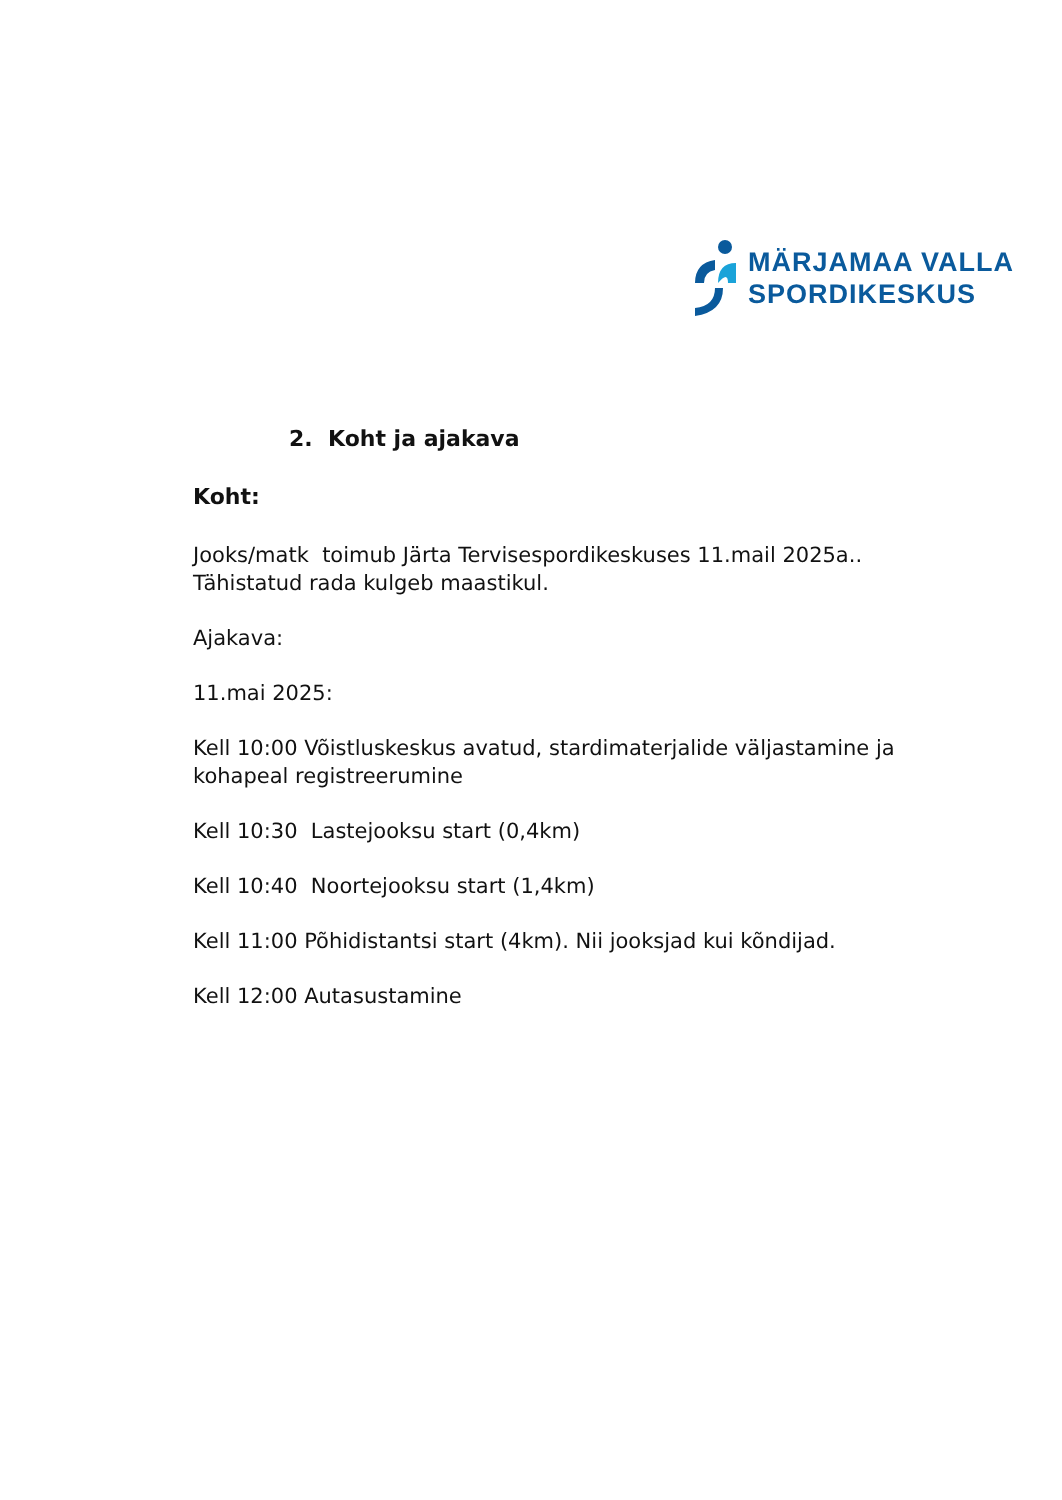MÄRJAMAA VALLA
SPORDIKESKUS
2. Koht ja ajakava
Koht:
Jooks/matk toimub Järta Tervisespordikeskuses 11.mail 2025a..
Tähistatud rada kulgeb maastikul.
Ajakava:
11.mai 2025:
Kell 10:00 Võistluskeskus avatud, stardimaterjalide väljastamine ja kohapeal registreerumine
Kell 10:30 Lastejooksu start (0,4km)
Kell 10:40 Noortejooksu start (1,4km)
Kell 11:00 Põhidistantsi start (4km). Nii jooksjad kui kõndijad.
Kell 12:00 Autasustamine